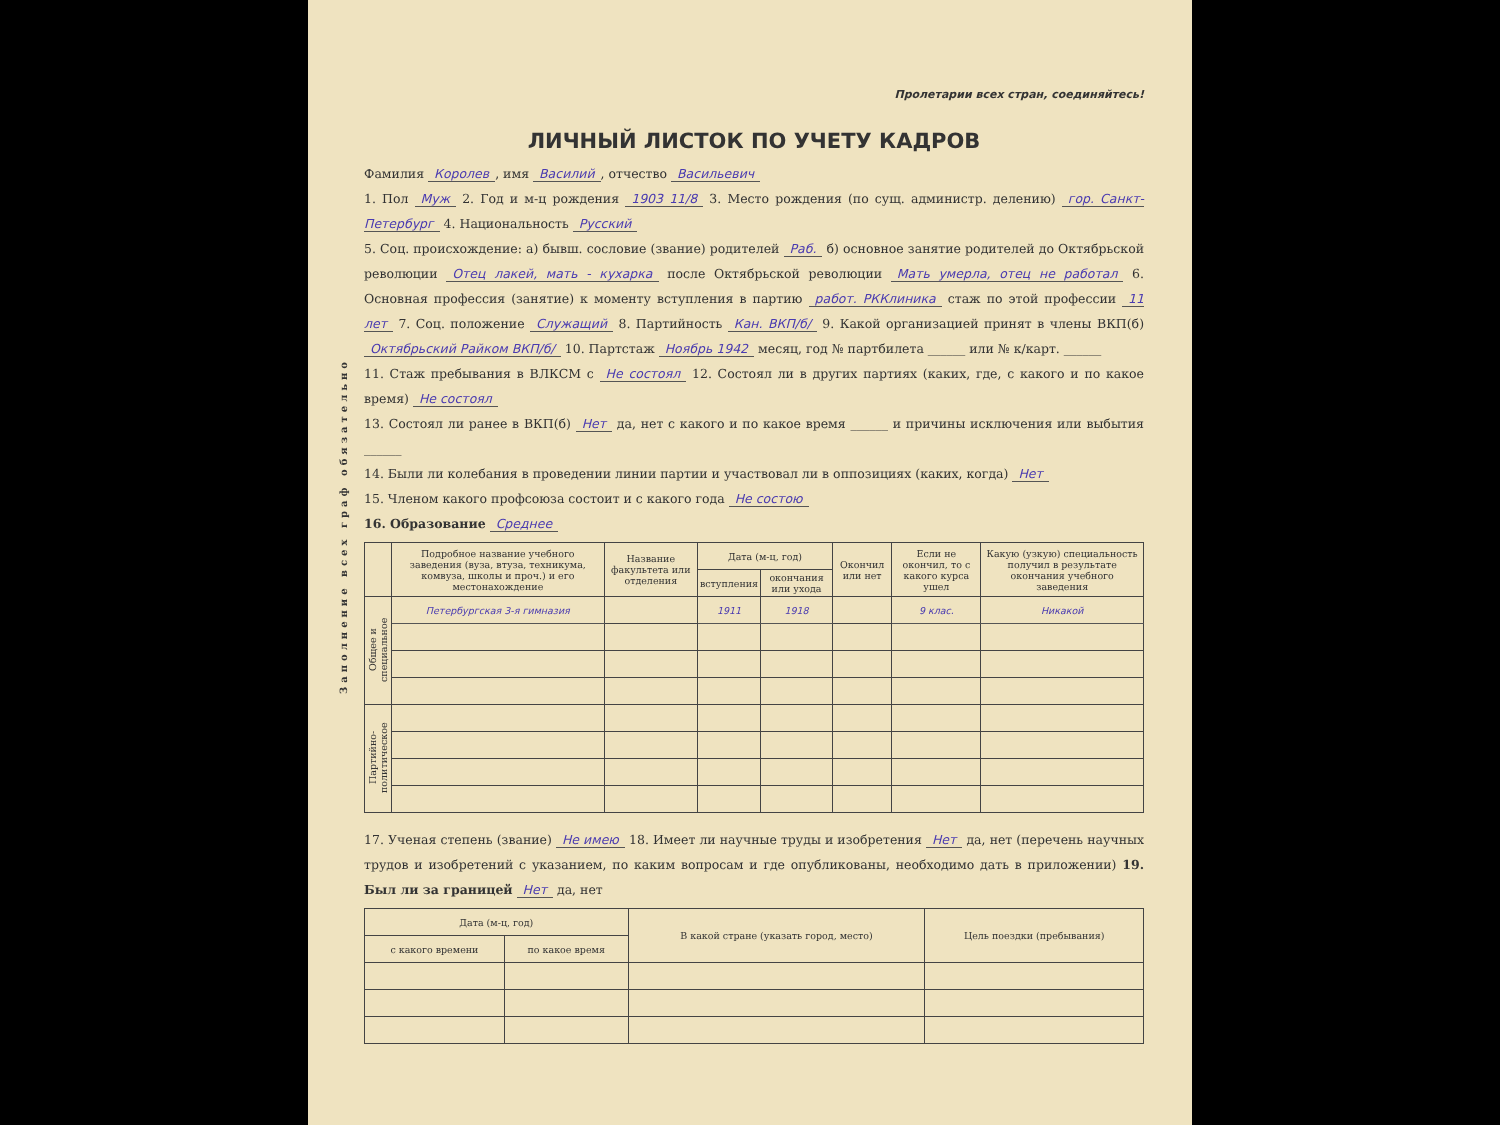Заполнение всех граф обязательно
Пролетарии всех стран, соединяйтесь!
ЛИЧНЫЙ ЛИСТОК ПО УЧЕТУ КАДРОВ
Фамилия Королев, имя Василий, отчество Васильевич
1. Пол Муж 2. Год и м-ц рождения 1903 11/8 3. Место рождения (по сущ. администр. делению) гор. Санкт-Петербург 4. Национальность Русский
5. Соц. происхождение: а) бывш. сословие (звание) родителей Раб. б) основное занятие родителей до Октябрьской революции Отец лакей, мать - кухарка после Октябрьской революции Мать умерла, отец не работал 6. Основная профессия (занятие) к моменту вступления в партию работ. РККлиника стаж по этой профессии 11 лет 7. Соц. положение Служащий 8. Партийность Кан. ВКП/б/ 9. Какой организацией принят в члены ВКП(б) Октябрьский Райком ВКП/б/ 10. Партстаж Ноябрь 1942 месяц, год № партбилета ______ или № к/карт. ______
11. Стаж пребывания в ВЛКСМ с Не состоял 12. Состоял ли в других партиях (каких, где, с какого и по какое время) Не состоял
13. Состоял ли ранее в ВКП(б) Нет да, нет с какого и по какое время ______ и причины исключения или выбытия ______
14. Были ли колебания в проведении линии партии и участвовал ли в оппозициях (каких, когда) Нет
15. Членом какого профсоюза состоит и с какого года Не состою
16. Образование Среднее
| | Подробное название учебного заведения (вуза, втуза, техникума, комвуза, школы и проч.) и его местонахождение | Название факультета или отделения | Дата (м-ц, год) | | Окончил или нет | Если не окончил, то с какого курса ушел | Какую (узкую) специальность получил в результате окончания учебного заведения |
| --- | --- | --- | --- | --- | --- | --- | --- |
| | | | вступления | окончания или ухода | | | |
| Общее и специальное | Петербургская 3-я гимназия | | 1911 | 1918 | | 9 клас. | Никакой |
| Партийно-политическое | | | | | | | |
17. Ученая степень (звание) Не имею 18. Имеет ли научные труды и изобретения Нет да, нет (перечень научных трудов и изобретений с указанием, по каким вопросам и где опубликованы, необходимо дать в приложении) 19. Был ли за границей Нет да, нет
| Дата (м-ц, год) | | В какой стране (указать город, место) | Цель поездки (пребывания) |
| --- | --- | --- | --- |
| с какого времени | по какое время | | |